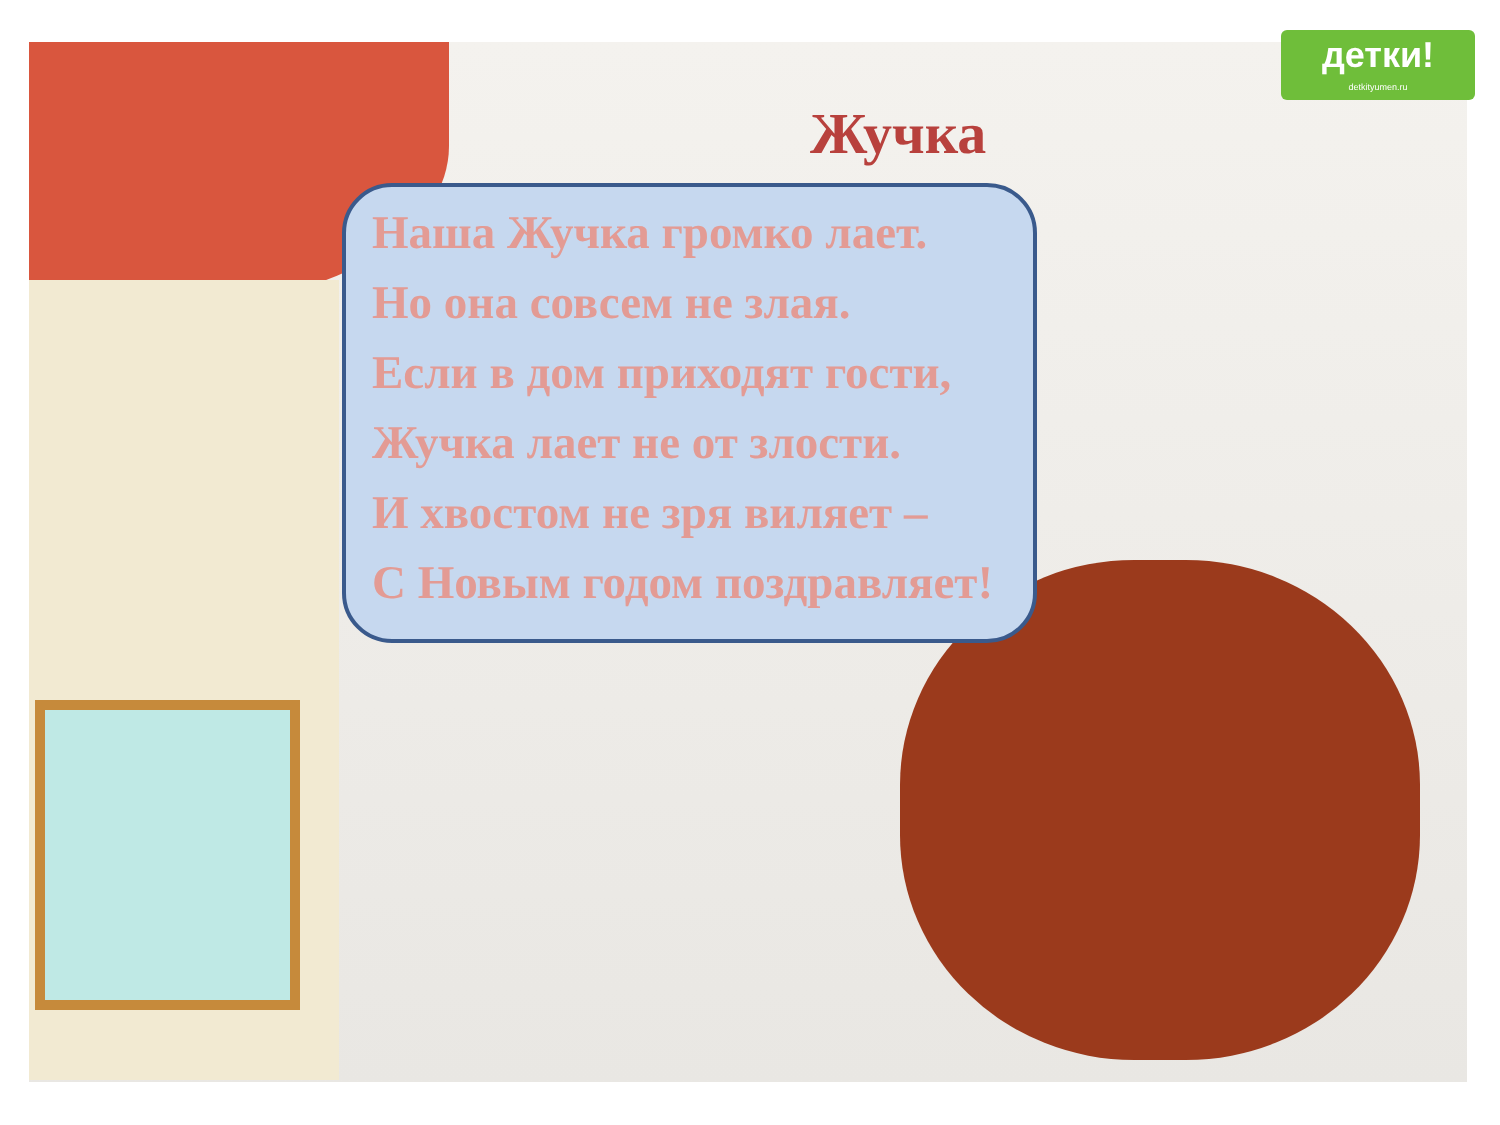детки!
detkityumen.ru
Жучка
Наша Жучка громко лает.
Но она совсем не злая.
Если в дом приходят гости,
Жучка лает не от злости.
И хвостом не зря виляет –
С Новым годом поздравляет!